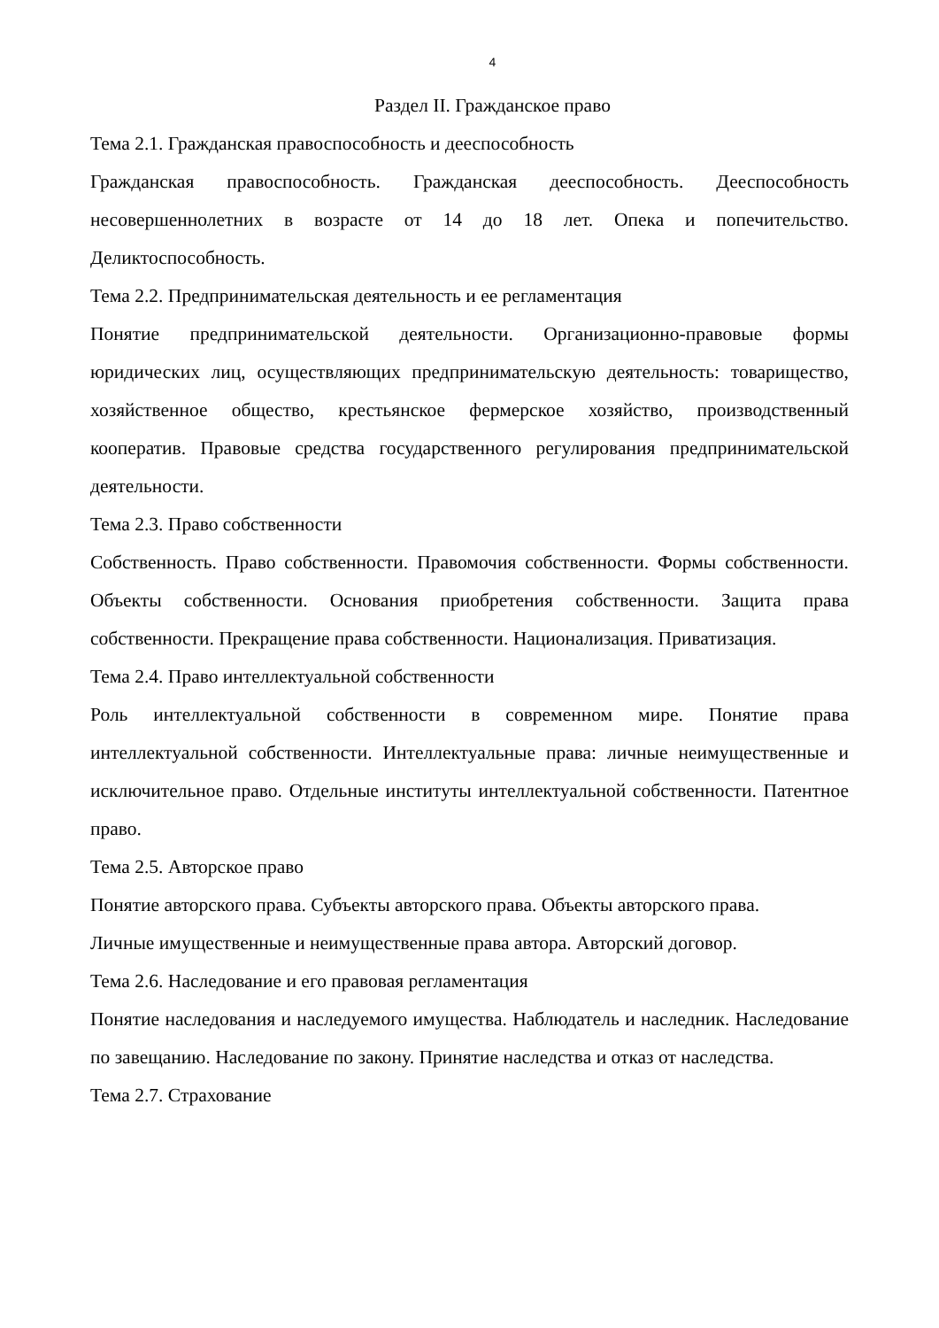4
Раздел II. Гражданское право
Тема 2.1. Гражданская правоспособность и дееспособность
Гражданская правоспособность. Гражданская дееспособность. Дееспособность несовершеннолетних в возрасте от 14 до 18 лет. Опека и попечительство. Деликтоспособность.
Тема 2.2. Предпринимательская деятельность и ее регламентация
Понятие предпринимательской деятельности. Организационно-правовые формы юридических лиц, осуществляющих предпринимательскую деятельность: товарищество, хозяйственное общество, крестьянское фермерское хозяйство, производственный кооператив. Правовые средства государственного регулирования предпринимательской деятельности.
Тема 2.3. Право собственности
Собственность. Право собственности. Правомочия собственности. Формы собственности. Объекты собственности. Основания приобретения собственности. Защита права собственности. Прекращение права собственности. Национализация. Приватизация.
Тема 2.4. Право интеллектуальной собственности
Роль интеллектуальной собственности в современном мире. Понятие права интеллектуальной собственности. Интеллектуальные права: личные неимущественные и исключительное право. Отдельные институты интеллектуальной собственности. Патентное право.
Тема 2.5. Авторское право
Понятие авторского права. Субъекты авторского права. Объекты авторского права.
Личные имущественные и неимущественные права автора. Авторский договор.
Тема 2.6. Наследование и его правовая регламентация
Понятие наследования и наследуемого имущества. Наблюдатель и наследник. Наследование по завещанию. Наследование по закону. Принятие наследства и отказ от наследства.
Тема 2.7. Страхование